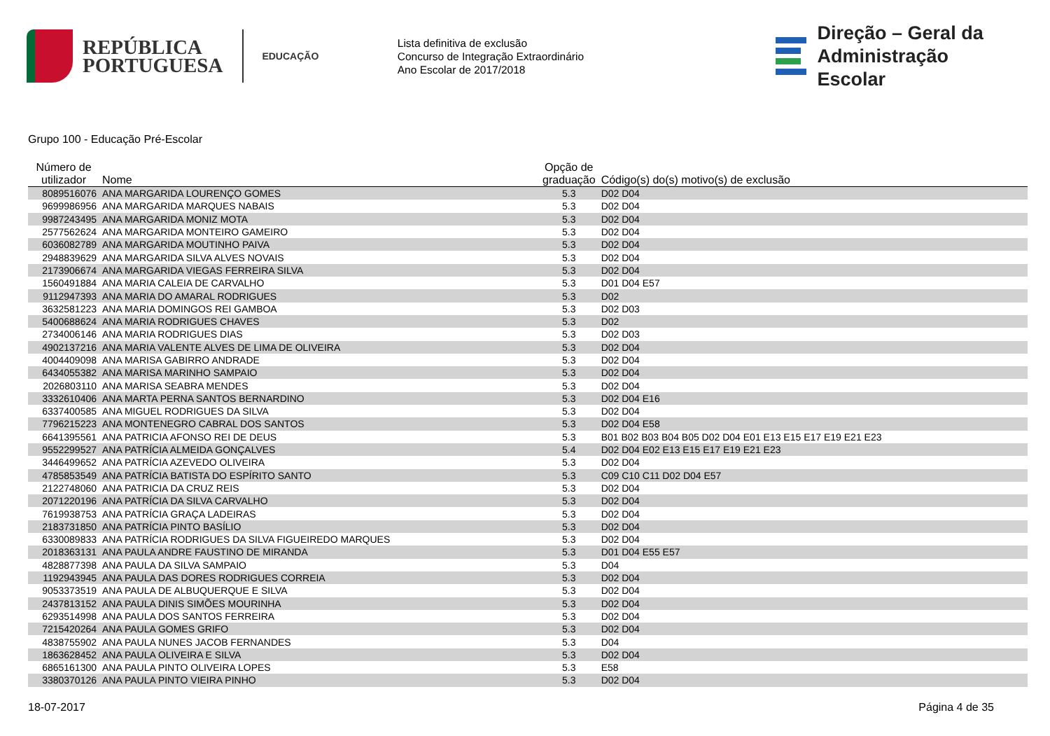REPÚBLICA
PORTUGUESA
EDUCAÇÃO
Lista definitiva de exclusão
Concurso de Integração Extraordinário
Ano Escolar de 2017/2018
Direção – Geral da
Administração Escolar
Grupo 100 - Educação Pré-Escolar
| Número de utilizador | Nome | Opção de graduação | Código(s) do(s) motivo(s) de exclusão |
| --- | --- | --- | --- |
| 8089516076 | ANA MARGARIDA LOURENÇO GOMES | 5.3 | D02 D04 |
| 9699986956 | ANA MARGARIDA MARQUES NABAIS | 5.3 | D02 D04 |
| 9987243495 | ANA MARGARIDA MONIZ MOTA | 5.3 | D02 D04 |
| 2577562624 | ANA MARGARIDA MONTEIRO GAMEIRO | 5.3 | D02 D04 |
| 6036082789 | ANA MARGARIDA MOUTINHO PAIVA | 5.3 | D02 D04 |
| 2948839629 | ANA MARGARIDA SILVA ALVES NOVAIS | 5.3 | D02 D04 |
| 2173906674 | ANA MARGARIDA VIEGAS FERREIRA SILVA | 5.3 | D02 D04 |
| 1560491884 | ANA MARIA CALEIA DE CARVALHO | 5.3 | D01 D04 E57 |
| 9112947393 | ANA MARIA DO AMARAL RODRIGUES | 5.3 | D02 |
| 3632581223 | ANA MARIA DOMINGOS REI GAMBOA | 5.3 | D02 D03 |
| 5400688624 | ANA MARIA RODRIGUES CHAVES | 5.3 | D02 |
| 2734006146 | ANA MARIA RODRIGUES DIAS | 5.3 | D02 D03 |
| 4902137216 | ANA MARIA VALENTE ALVES DE LIMA DE OLIVEIRA | 5.3 | D02 D04 |
| 4004409098 | ANA MARISA GABIRRO ANDRADE | 5.3 | D02 D04 |
| 6434055382 | ANA MARISA MARINHO SAMPAIO | 5.3 | D02 D04 |
| 2026803110 | ANA MARISA SEABRA MENDES | 5.3 | D02 D04 |
| 3332610406 | ANA MARTA PERNA SANTOS BERNARDINO | 5.3 | D02 D04 E16 |
| 6337400585 | ANA MIGUEL RODRIGUES DA SILVA | 5.3 | D02 D04 |
| 7796215223 | ANA MONTENEGRO CABRAL DOS SANTOS | 5.3 | D02 D04 E58 |
| 6641395561 | ANA PATRICIA AFONSO REI DE DEUS | 5.3 | B01 B02 B03 B04 B05 D02 D04 E01 E13 E15 E17 E19 E21 E23 |
| 9552299527 | ANA PATRÍCIA ALMEIDA GONÇALVES | 5.4 | D02 D04 E02 E13 E15 E17 E19 E21 E23 |
| 3446499652 | ANA PATRÍCIA AZEVEDO OLIVEIRA | 5.3 | D02 D04 |
| 4785853549 | ANA PATRÍCIA BATISTA DO ESPÍRITO SANTO | 5.3 | C09 C10 C11 D02 D04 E57 |
| 2122748060 | ANA PATRICIA DA CRUZ REIS | 5.3 | D02 D04 |
| 2071220196 | ANA PATRÍCIA DA SILVA CARVALHO | 5.3 | D02 D04 |
| 7619938753 | ANA PATRÍCIA GRAÇA LADEIRAS | 5.3 | D02 D04 |
| 2183731850 | ANA PATRÍCIA PINTO BASÍLIO | 5.3 | D02 D04 |
| 6330089833 | ANA PATRÍCIA RODRIGUES DA SILVA FIGUEIREDO MARQUES | 5.3 | D02 D04 |
| 2018363131 | ANA PAULA ANDRE FAUSTINO DE MIRANDA | 5.3 | D01 D04 E55 E57 |
| 4828877398 | ANA PAULA DA SILVA SAMPAIO | 5.3 | D04 |
| 1192943945 | ANA PAULA DAS DORES RODRIGUES CORREIA | 5.3 | D02 D04 |
| 9053373519 | ANA PAULA DE ALBUQUERQUE E SILVA | 5.3 | D02 D04 |
| 2437813152 | ANA PAULA DINIS SIMÕES MOURINHA | 5.3 | D02 D04 |
| 6293514998 | ANA PAULA DOS SANTOS FERREIRA | 5.3 | D02 D04 |
| 7215420264 | ANA PAULA GOMES GRIFO | 5.3 | D02 D04 |
| 4838755902 | ANA PAULA NUNES JACOB FERNANDES | 5.3 | D04 |
| 1863628452 | ANA PAULA OLIVEIRA E SILVA | 5.3 | D02 D04 |
| 6865161300 | ANA PAULA PINTO OLIVEIRA LOPES | 5.3 | E58 |
| 3380370126 | ANA PAULA PINTO VIEIRA PINHO | 5.3 | D02 D04 |
18-07-2017 Página 4 de 35